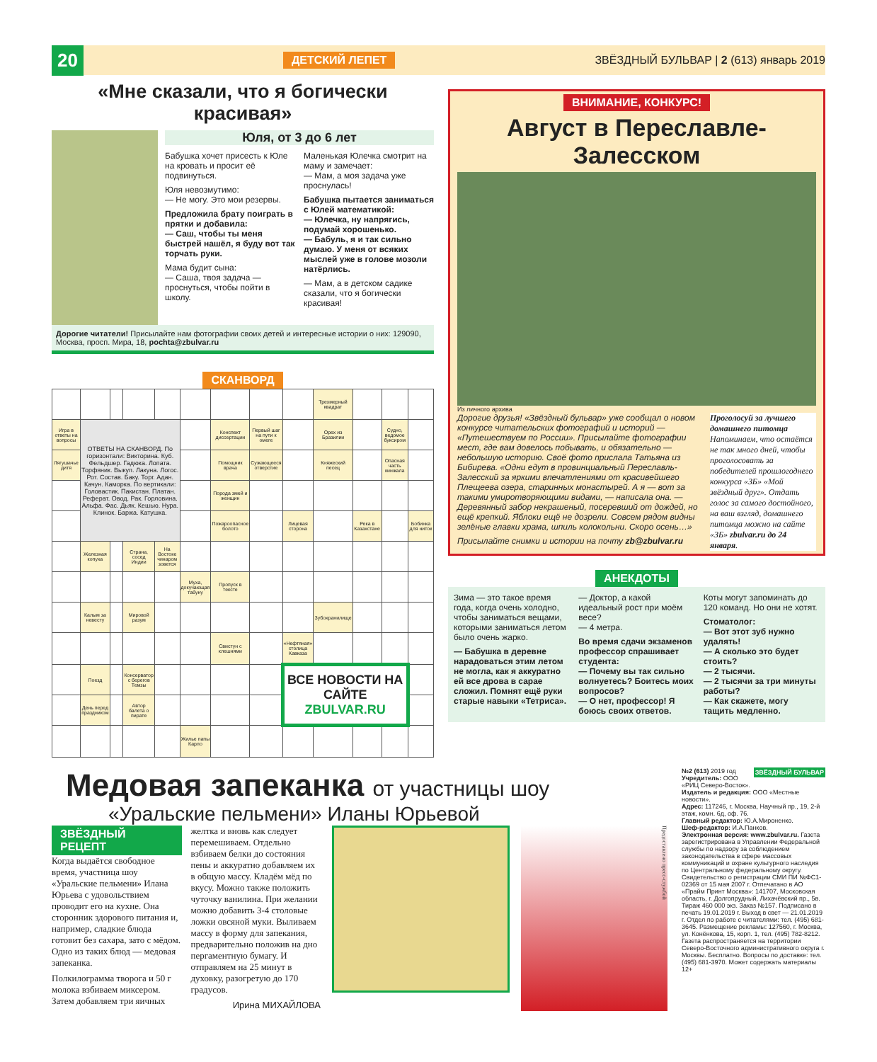20 ДЕТСКИЙ ЛЕПЕТ ЗВЁЗДНЫЙ БУЛЬВАР | 2 (613) январь 2019
«Мне сказали, что я богически красивая»
Юля, от 3 до 6 лет
Бабушка хочет присесть к Юле на кровать и просит её подвинуться.
Юля невозмутимо:
— Не могу. Это мои резервы.
Предложила брату поиграть в прятки и добавила:
— Саш, чтобы ты меня быстрей нашёл, я буду вот так торчать руки.
Мама будит сына:
— Саша, твоя задача — проснуться, чтобы пойти в школу.
Маленькая Юлечка смотрит на маму и замечает:
— Мам, а моя задача уже проснулась!
Бабушка пытается заниматься с Юлей математикой:
— Юлечка, ну напрягись, подумай хорошенько.
— Бабуль, я и так сильно думаю. У меня от всяких мыслей уже в голове мозоли натёрлись.
— Мам, а в детском садике сказали, что я богически красивая!
Дорогие читатели! Присылайте нам фотографии своих детей и интересные истории о них: 129090, Москва, просп. Мира, 18, pochta@zbulvar.ru
СКАНВОРД
| | | | | | | | | | Трехмерный квадрат | | | |
| Игра в ответы на вопросы | ОТВЕТЫ НА СКАНВОРД. По горизонтали: Викторина. Куб. Фельдшер. Гадюка. Лопата. Торфяник. Выкуп. Лакуна. Логос. Рот. Состав. Баку. Торг. Адан. Качун. Каморка. По вертикали: Головастик. Пакистан. Платан. Реферат. Овод. Рак. Горловина. Альфа. Фас. Дьяк. Кешью. Нура. Клинок. Баржа. Катушка. | | | | | Конспект диссертации | Первый шаг на пути к омеге | | Орех из Бразилии | | Судно, ведомое буксиром | |
| Лягушачье дитя | | | | | | Помощник врача | Сужающееся отверстие | | Княжеский песец | | Опасная часть кинжала | |
| | | | | | | Порода змей и женщин | | | | | | |
| | | | | | | Пожароопасное болото | | Лицевая сторона | | Река в Казахстане | | Бобинка для ниток |
| | Железная копуха | | Страна, сосед Индии | На Востоке чинаром зовется | | | | | | | | |
| | | | | | Муха, докучающая табуну | Пропуск в тексте | | | | | | |
| | Калым за невесту | | Мировой разум | | | | | | Зубохранилище | | | |
| | | | | | | Свистун с клешнями | | «Нефтяная» столица Кавказа | | | | |
| | Поезд | | Консерватор с берегов Темзы | | | | | ВСЕ НОВОСТИ НА САЙТЕ ZBULVAR.RU | | | | |
| | День перед праздником | | Автор балета о пирате | | | | | | | | | |
| | | | | | Жилье папы Карло | | | | | | | |
ВНИМАНИЕ, КОНКУРС!
Август в Переславле-Залесском
Из личного архива
Дорогие друзья! «Звёздный бульвар» уже сообщал о новом конкурсе читательских фотографий и историй — «Путешествуем по России». Присылайте фотографии мест, где вам довелось побывать, и обязательно — небольшую историю. Своё фото прислала Татьяна из Бибирева. «Одни едут в провинциальный Переславль-Залесский за яркими впечатлениями от красивейшего Плещеева озера, старинных монастырей. А я — вот за такими умиротворяющими видами, — написала она. — Деревянный забор некрашеный, посеревший от дождей, но ещё крепкий. Яблоки ещё не дозрели. Совсем рядом видны зелёные главки храма, шпиль колокольни. Скоро осень…»
Присылайте снимки и истории на почту zb@zbulvar.ru
Проголосуй за лучшего домашнего питомца
Напоминаем, что остаётся не так много дней, чтобы проголосовать за победителей прошлогоднего конкурса «ЗБ» «Мой звёздный друг». Отдать голос за самого достойного, на ваш взгляд, домашнего питомца можно на сайте «ЗБ» zbulvar.ru до 24 января.
АНЕКДОТЫ
Зима — это такое время года, когда очень холодно, чтобы заниматься вещами, которыми заниматься летом было очень жарко.
— Бабушка в деревне нарадоваться этим летом не могла, как я аккуратно ей все дрова в сарае сложил. Помнят ещё руки старые навыки «Тетриса».
— Доктор, а какой идеальный рост при моём весе?
— 4 метра.
Во время сдачи экзаменов профессор спрашивает студента:
— Почему вы так сильно волнуетесь? Боитесь моих вопросов?
— О нет, профессор! Я боюсь своих ответов.
Коты могут запоминать до 120 команд. Но они не хотят.
Стоматолог:
— Вот этот зуб нужно удалять!
— А сколько это будет стоить?
— 2 тысячи.
— 2 тысячи за три минуты работы?
— Как скажете, могу тащить медленно.
Медовая запеканка от участницы шоу
«Уральские пельмени» Иланы Юрьевой
ЗВЁЗДНЫЙ РЕЦЕПТ
Когда выдаётся свободное время, участница шоу «Уральские пельмени» Илана Юрьева с удовольствием проводит его на кухне. Она сторонник здорового питания и, например, сладкие блюда готовит без сахара, зато с мёдом. Одно из таких блюд — медовая запеканка.
Полкилограмма творога и 50 г молока взбиваем миксером. Затем добавляем три яичных желтка и вновь как следует перемешиваем. Отдельно взбиваем белки до состояния пены и аккуратно добавляем их в общую массу. Кладём мёд по вкусу. Можно также положить чуточку ванилина. При желании можно добавить 3-4 столовые ложки овсяной муки. Выливаем массу в форму для запекания, предварительно положив на дно пергаментную бумагу. И отправляем на 25 минут в духовку, разогретую до 170 градусов.
Ирина МИХАЙЛОВА
Предоставлено пресс-службой
ЗВЁЗДНЫЙ БУЛЬВАР
№2 (613) 2019 год
Учредитель: ООО «РИЦ Северо-Восток».
Издатель и редакция: ООО «Местные новости».
Адрес: 117246, г. Москва, Научный пр., 19, 2-й этаж, комн. 6д, оф. 76.
Главный редактор: Ю.А.Мироненко.
Шеф-редактор: И.А.Панков.
Электронная версия: www.zbulvar.ru. Газета зарегистрирована в Управлении Федеральной службы по надзору за соблюдением законодательства в сфере массовых коммуникаций и охране культурного наследия по Центральному федеральному округу. Свидетельство о регистрации СМИ ПИ №ФС1-02369 от 15 мая 2007 г. Отпечатано в АО «Прайм Принт Москва»: 141707, Московская область, г. Долгопрудный, Лихачёвский пр., 5в. Тираж 460 000 экз. Заказ №157. Подписано в печать 19.01.2019 г. Выход в свет — 21.01.2019 г. Отдел по работе с читателями: тел. (495) 681-3645. Размещение рекламы: 127560, г. Москва, ул. Конёнкова, 15, корп. 1, тел. (495) 782-8212. Газета распространяется на территории Северо-Восточного административного округа г. Москвы. Бесплатно. Вопросы по доставке: тел. (495) 681-3970. Может содержать материалы 12+